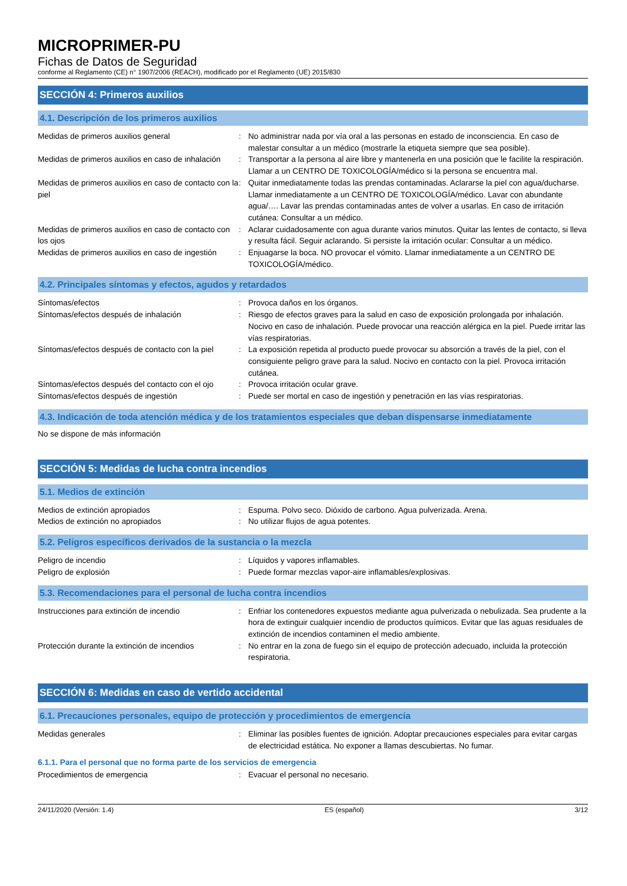MICROPRIMER-PU
Fichas de Datos de Seguridad
conforme al Reglamento (CE) n° 1907/2006 (REACH), modificado por el Reglamento (UE) 2015/830
SECCIÓN 4: Primeros auxilios
4.1. Descripción de los primeros auxilios
Medidas de primeros auxilios general : No administrar nada por vía oral a las personas en estado de inconsciencia. En caso de malestar consultar a un médico (mostrarle la etiqueta siempre que sea posible).
Medidas de primeros auxilios en caso de inhalación
: Transportar a la persona al aire libre y mantenerla en una posición que le facilite la respiración. Llamar a un CENTRO DE TOXICOLOGÍA/médico si la persona se encuentra mal.
Medidas de primeros auxilios en caso de contacto con la piel
: Quitar inmediatamente todas las prendas contaminadas. Aclararse la piel con agua/ducharse. Llamar inmediatamente a un CENTRO DE TOXICOLOGÍA/médico. Lavar con abundante agua/…. Lavar las prendas contaminadas antes de volver a usarlas. En caso de irritación cutánea: Consultar a un médico.
Medidas de primeros auxilios en caso de contacto con los ojos
: Aclarar cuidadosamente con agua durante varios minutos. Quitar las lentes de contacto, si lleva y resulta fácil. Seguir aclarando. Si persiste la irritación ocular: Consultar a un médico.
Medidas de primeros auxilios en caso de ingestión
: Enjuagarse la boca. NO provocar el vómito. Llamar inmediatamente a un CENTRO DE TOXICOLOGÍA/médico.
4.2. Principales síntomas y efectos, agudos y retardados
Síntomas/efectos : Provoca daños en los órganos.
Síntomas/efectos después de inhalación : Riesgo de efectos graves para la salud en caso de exposición prolongada por inhalación. Nocivo en caso de inhalación. Puede provocar una reacción alérgica en la piel. Puede irritar las vías respiratorias.
Síntomas/efectos después de contacto con la piel
: La exposición repetida al producto puede provocar su absorción a través de la piel, con el consiguiente peligro grave para la salud. Nocivo en contacto con la piel. Provoca irritación cutánea.
Síntomas/efectos después del contacto con el ojo
: Provoca irritación ocular grave.
Síntomas/efectos después de ingestión : Puede ser mortal en caso de ingestión y penetración en las vías respiratorias.
4.3. Indicación de toda atención médica y de los tratamientos especiales que deban dispensarse inmediatamente
No se dispone de más información
SECCIÓN 5: Medidas de lucha contra incendios
5.1. Medios de extinción
Medios de extinción apropiados : Espuma. Polvo seco. Dióxido de carbono. Agua pulverizada. Arena.
Medios de extinción no apropiados : No utilizar flujos de agua potentes.
5.2. Peligros específicos derivados de la sustancia o la mezcla
Peligro de incendio : Líquidos y vapores inflamables.
Peligro de explosión : Puede formar mezclas vapor-aire inflamables/explosivas.
5.3. Recomendaciones para el personal de lucha contra incendios
Instrucciones para extinción de incendio : Enfriar los contenedores expuestos mediante agua pulverizada o nebulizada. Sea prudente a la hora de extinguir cualquier incendio de productos químicos. Evitar que las aguas residuales de extinción de incendios contaminen el medio ambiente.
Protección durante la extinción de incendios
: No entrar en la zona de fuego sin el equipo de protección adecuado, incluida la protección respiratoria.
SECCIÓN 6: Medidas en caso de vertido accidental
6.1. Precauciones personales, equipo de protección y procedimientos de emergencia
Medidas generales : Eliminar las posibles fuentes de ignición. Adoptar precauciones especiales para evitar cargas de electricidad estática. No exponer a llamas descubiertas. No fumar.
6.1.1. Para el personal que no forma parte de los servicios de emergencia
Procedimientos de emergencia : Evacuar el personal no necesario.
24/11/2020 (Versión: 1.4) ES (español) 3/12